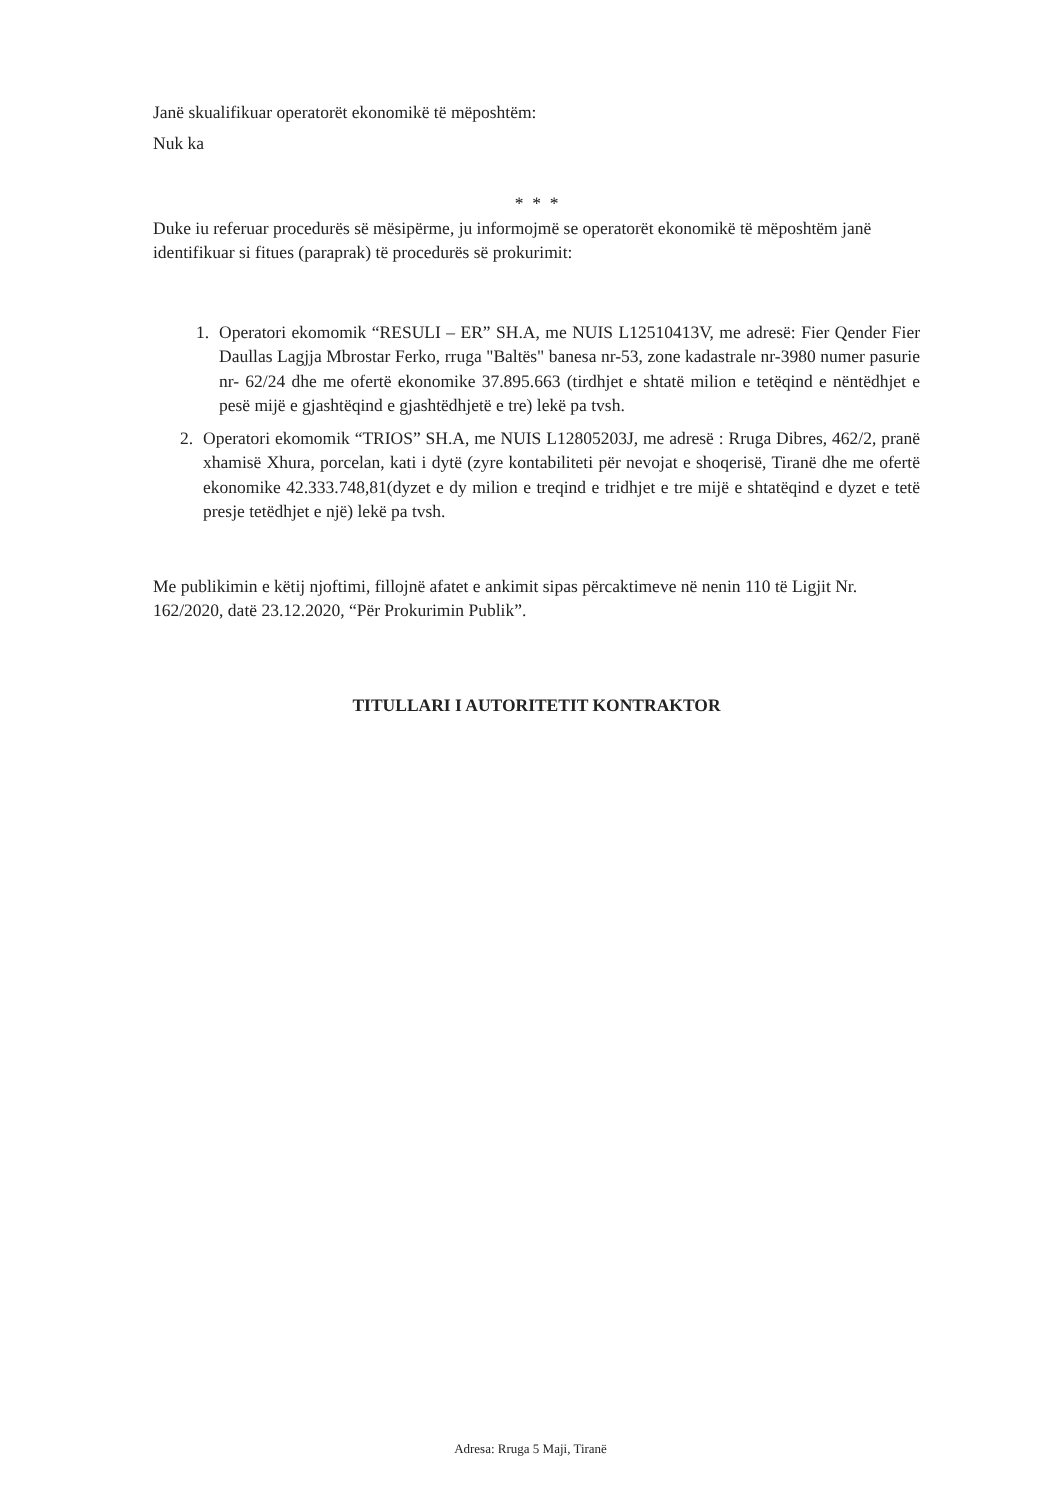Janë skualifikuar operatorët ekonomikë të mëposhtëm:
Nuk ka
* * *
Duke iu referuar procedurës së mësipërme, ju informojmë se operatorët ekonomikë të mëposhtëm janë identifikuar si fitues (paraprak) të procedurës së prokurimit:
1. Operatori ekomomik “RESULI – ER” SH.A, me NUIS L12510413V, me adresë: Fier Qender Fier Daullas Lagjja Mbrostar Ferko, rruga "Baltës" banesa nr-53, zone kadastrale nr-3980 numer pasurie nr- 62/24 dhe me ofertë ekonomike 37.895.663 (tirdhjet e shtatë milion e tetëqind e nëntëdhjet e pesë mijë e gjashtëqind e gjashtëdhjetë e tre) lekë pa tvsh.
2. Operatori ekomomik “TRIOS” SH.A, me NUIS L12805203J, me adresë : Rruga Dibres, 462/2, pranë xhamisë Xhura, porcelan, kati i dytë (zyre kontabiliteti për nevojat e shoqerisë, Tiranë dhe me ofertë ekonomike 42.333.748,81(dyzet e dy milion e treqind e tridhjet e tre mijë e shtatëqind e dyzet e tetë presje tetëdhjet e një) lekë pa tvsh.
Me publikimin e këtij njoftimi, fillojnë afatet e ankimit sipas përcaktimeve në nenin 110 të Ligjit Nr. 162/2020, datë 23.12.2020, “Për Prokurimin Publik”.
TITULLARI I AUTORITETIT KONTRAKTOR
Adresa: Rruga 5 Maji, Tiranë